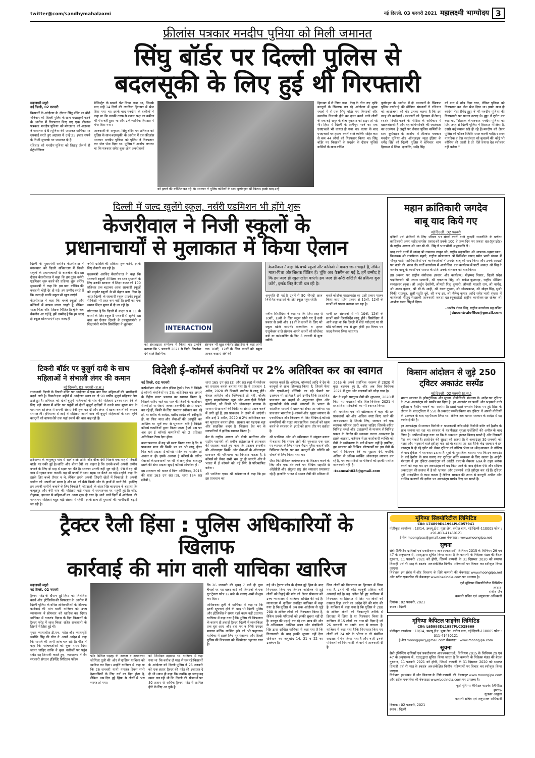twitter@com/sandhymahalaxmi नई दिल्ली, 03 फरवरी 2021 महालक्ष्मी भाग्योदय 3
फ्रीलांस पत्रकार मनदीप पुनिया को मिली जमानत
सिंघु बॉर्डर पर दिल्ली पुलिस से
बदलसूकी के लिए हुई थी गिरफ्तारी
महालक्ष्मी ब्यूरो
नई दिल्ली, 02 फरवरी
किसानों के आंदोलन के दौरान सिंघु बॉर्डर पर बीते शनिवार को दिल्ली पुलिस के साथ बदसलूकी करने के आरोप में गिरफ्तार किए गए एक फ्रीलांस पत्रकार मनदीप पुनिया को मंगलवार को अदालत ने जमानत दे दी। पुनिया की जमानत याचिका पर सुनवाई करते हुए अदालत ने उन्हें 25 हजार रुपये के निजी मुचलके पर जमानत दी है।
रविवार को मनदीप पुनिया को तिहाड़ जेल में ही मेट्रोपॉलिटन
मैजिस्ट्रेट के सामने पेश किया गया था, जिसके बाद उन्हें 14 दिनों की न्यायिक हिरासत में भेज दिया गया था। इसके बाद मनदीप के वकीलों ने कहा था कि उनकी तरफ से बचाव पक्ष का वकील भी पेश नहीं हुआ था और उन्हें न्यायिक हिरासत में भेज दिया गया।
जानकारी के अनुसार, सिंघु बॉर्डर पर शनिवार को पुलिस के साथ बदसलूकी के आरोप में एक फ्रीलांस पत्रकार मनदीप पुनिया को पुलिस ने गिरफ्तार कर जेल भेज दिया था। पुलिस ने आरोप लगाया था कि पत्रकार समेत कुछ लोग अवरोधकों
को हटाने की कोशिश कर रहे थे। पत्रकार ने पुलिस कर्मियों के साथ दुर्व्यवहार भी किया। इसके बाद उन्हें
हिरासत में ले लिया गया। केन्द्र के तीन नए कृषि कानूनों के खिलाफ चल रहे आंदोलन में मुख्य स्थलों में से एक सिंघु बॉर्डर पर किसानों और स्थानीय निवासी होने का दावा करने वाले लोगों के एक बड़े समूह के बीच शुक्रवार को झड़प हो गई थी। हिंसा में दिल्ली के अलीपुर थाने का एक एसएचओ भी घायल हो गया था। घटना के बाद एसएचओ पर हमला करने वाले व्यक्ति सहित कम से कम 44 लोगों को गिरफ्तार किया था। सिंघु बॉर्डर पर किसानों के प्रदर्शन के दौरान पुलिस कर्मियों के साथ कथित
दुर्व्यवहार के आरोप में दो पत्रकारों के खिलाफ पुलिस कार्रवाई की मीडिया संस्थानों ने रविवार को आलोचना की थी। उनका कहना है कि इस तरह की कार्रवाई (पत्रकारों को हिरासत में लेना) स्वतंत्र रिपोर्ट करने के मीडिया के अधिकार में दखलअंदाजी है और यह अभिव्यक्ति की स्वतंत्रता का उल्लंघन है। ड्यूटी पर तैनात पुलिस कर्मियों के साथ दुर्व्यवहार के आरोप में फ्रीलांस पत्रकार मनदीप पुनिया और ऑनलाइन न्यूज इंडिया के धर्मेंद्र सिंह को दिल्ली पुलिस ने शनिवार शाम हिरासत में लिया। हालांकि, धर्मेंद्र सिंह
को बाद में छोड़ दिया गया, लेकिन पुनिया को गिरफ्तार कर जेल भेज दिया था। इसके साथ ही कांग्रेस नेता दीपेंद्र हुड्डा ने भी मनदीप पुनिया की गिरफ्तारी पर सवाल उठाए थे। हुड्डा ने ट्वीट कर कहा था, "रोहतक के पत्रकार मनदीप पुनिया को जिस तरह से दिल्ली पुलिस ने हिरासत में लिया है, उससे कई सवाल खड़े हो रहे हैं। मनदीप को लेकर पुलिस को फौरन स्थिति स्पष्ट करनी चाहिए। अगर नागरिक व प्रेस स्वतंत्रता को कुचलने की कोई भी कोशिश की जाती है तो ऐसे प्रयास देश स्वीकार नहीं करेगा।"
दिल्ली में जल्द खुलेंगे स्कूल, नर्सरी एडमिशन भी होंगे शुरू
केजरीवाल ने निजी स्कूलों के
प्रधानाचार्यों से मुलाकात में किया ऐलान
दिल्ली के मुख्यमंत्री अरविंद केजरीवाल ने मंगलवार को दिल्ली सचिवालय में निजी स्कूलों के प्रधानाचार्यों से बातचीत की। इस दौरान केजरीवाल ने कहा कि हम तुरंत नर्सरी एडमिशन शुरू करने की प्रक्रिया शुरू करेंगे। मुख्यमंत्री ने कहा कि इस बार कोविड की वजह से थोड़ी देर हो गई। हम उम्मीद करते हैं कि जल्द ही बाकी स्कूल भी खुल जाएंगे।
केजरीवाल ने कहा कि बच्चे स्कूलों और कॉलेजों में वापस जाना चाहते हैं, लेकिन माता-पिता और शिक्षक चिंतित हैं। चूंकि अब वैक्सीन आ गई है, हमें उम्मीद है कि हम जल्द ही स्कूल खोल पाएंगे। हम जल्द ही
नर्सरी दाखिले की प्रक्रिया शुरू करेंगे, इसके लिए तैयारी चल रही है।
मुख्यमंत्री अरविंद केजरीवाल ने कहा कि सरकारी स्कूलों में शिक्षा का स्तर सुधारने के लिए उनकी सरकार ने शिक्षा बजट को 100 प्रतिशत तक बढ़ाकर आज सरकारी स्कूलों को प्राइवेट स्कूलों से भी बेहतर बना दिया है। आज दिल्ली के सरकारी स्कूल प्राइवेट स्कूलों से किसी भी तरह कम नहीं हैं। सभी को एक समान शिक्षा मुफ्त में दी जा रही है।
गौरतलब है कि दिल्ली में कक्षा 9 व 11 के छात्रों के लिए स्कूल 5 फरवरी से खुलेंगे। इस बात का ऐलान दिल्ली के उपमुख्यमंत्री व शिक्षामंत्री मनीष सिसोदिया ने शुक्रवार
INTERACTION
को संवाददाता सम्मेलन में किया था। उन्होंने बताया कि 5 फरवरी 2021 से डिग्री, डिप्लोमा देने वाले शैक्षणिक
संस्थान भी खुल सकेंगे। सिसोदिया ने कहा अभी तक 10वीं, 12वीं के जिन छात्रों को स्कूल जाकर कक्षाएं लेने की
केजरीवाल ने कहा कि बच्चे स्कूलों और कॉलेजों में वापस जाना चाहते हैं, लेकिन माता-पिता और शिक्षक चिंतित हैं। चूंकि अब वैक्सीन आ गई है, हमें उम्मीद है कि हम जल्द ही स्कूल खोल पाएंगे। हम जल्द ही नर्सरी दाखिले की प्रक्रिया शुरू करेंगे, इसके लिए तैयारी चल रही है।
अनुमति दी गई है उनमें से 80 फीसदी छात्र नियमित कक्षाओं के लिए स्कूल पहुंच रहे हैं।
बशर्ते कोरोना गाइडलाइंस का उसी प्रकार पालन किया जाए जिस प्रकार से 10वीं, 12वीं के छात्रों को पालन कराया जा रहा है।
मनीष सिसोदिया ने कहा था कि जिस तरह से 10वीं, 12वीं के लिए स्कूल खोले गए हैं उसी प्रकार से 9वीं और 11वीं के छात्रों के लिए भी स्कूल खोले जाएंगे। माध्यमिक व हायर एजुकेशन वाले संस्थान अपने छात्रों को प्रोजेक्ट वर्क या कांउसलिंग के लिए 5 फरवरी से बुला सकेंगे।
यानी इन संस्थानों में भी 10वीं, 12वीं के छात्रों वाले दिशानिर्देश लागू होंगे। सिसोदिया ने आगे कहा था कि दिल्ली में बोर्ड परीक्षाएं या प्री बोर्ड परीक्षाएं कब से शुरू होंगी इस विषय पर जल्द फैसला लिया जाएगा।
महान क्रांतिकारी जगदेव
बाबू याद किये गए
नई दिल्ली, 02 फरवरी
दलितों एवं शोषितों के लिए जीवन भर संघर्ष करने वाले दूरदर्शी राजनीति के प्रणेता क्रांतिकारी अमर शहीद जगदेव प्रसाद को उनके 100 वे जन्म दिन पर जनता दल (यूनाइटेड) के राष्ट्रीय अध्यक्ष श्री आर.सी.पी. सिंह ने भावभीनी श्रद्धांजलि दी।
याद करने वालों में सांसद श्री रामनाथ ठाकुर जी, राष्ट्रीय महासचिव श्री आफाक अहमद खान, विधायक श्री रामसेवक महतो, राष्ट्रीय कोषाध्यक्ष श्री मिथिलेश प्रसाद समेत भारी संख्या में मौजूद पार्टी पदाधिकारियों एवं कार्यकर्ताओं ने जगदेव बाबू को याद किया और उनके आदर्शों पर चलने की शपथ ली। पार्टी कार्यालय में आयोजित एक कार्यक्रम में पार्टी अध्यक्ष श्री सिंह ने जगदेव बाबू के कार्यों एवं समाज के प्रति उनके योगदान को याद किया।
इस अवसर पर राष्ट्रीय संयोजक (प्रचार और कार्यक्रम) मोहम्मद निसार, दिल्ली प्रदेश पदाधिकारी श्री श्याम सत्यार्थी, श्री एकनाथ सिंह, श्री राकेश कुशवाहा, राष्ट्रीय मीडिया सलाहकार (युवा) श्री अर्जुन देशप्रेमी, श्रीमती रिंकू कुमारी, श्रीमती मालती राय, श्री नागेंद्र, श्री अजय कुमार, श्री बी.के. शाही, श्री रंजन कुमार, श्री ओमप्रकाश, श्री सोहन सिंह, सुश्री पिंकी राजपूत, सुश्री स्तुति दुबे, श्री नन्द झा, श्री शैलेन्द्र कुमार आदि समेत भारी संख्या में कार्यकर्ता मौजूद थे इसकी जानकारी जनता दल (यूनाइटेड) राष्ट्रीय कार्यालय सह सचिव श्री आशीष रंजन सिंह ने दिया।
-आशीष रंजन सिंह, राष्ट्रीय कार्यालय सह सचिव
jducentraloffice@gmail.com
टिकरी बॉर्डर पर बुजुर्ग दादी के साथ महिलाओं ने संभाली लंगर की कमान
नई दिल्ली, 02 फरवरी (ह.स.)
राजधानी दिल्ली के टिकरी बॉर्डर पर आंदोलन में एक बार फिर महिलाओं की भागीदारी बढ़ने लगी है। पिछले एक महीने में आंदोलन स्थल पर दो 90 वर्षीय बुजुर्ग महिलाएं डेरा डाले हुए हैं। शनिवार को दोनों बुजुर्ग महिलाओं के गांव की महिलाएं उनका साथ देने के लिए बड़ी संख्या में बॉर्डर पर पहुंचीं तो दोनों बुजुर्ग दादियों ने उनके साथ मुख्य मंच के पास चल रहे लंगर में अपनी सेवाएं देनी शुरू कर दीं और लंगर में खाना बनाने की कमान संभाल ली। हरियाणा से आई ये महिलाएं अपने गांव की बुजुर्ग महिलाओं के साथ कृषि कानूनों को वापस लेने तक यहां रुकने की बात कह रही हैं।
हरियाणा के कथूलपुर गांव में रहने वाली शांति और बीना देवी पिछले एक माह से टिकरी बॉर्डर पर रुकी हुई है। शांति और बीना देवी का कहना है कि उनके बच्चे अपनी जमीन बचाने के लिए दो माह से सड़क पर बैठे हैं। सरकार उनकी नहीं सुन रही है, ऐसे में वह भी गांव में रहकर क्या करतीं। वह भी बच्चों के साथ सड़क पर बैठने आ गई। उन्होंने कहा कि इसके लिए बच्चे तैयार न थे, लेकिन हमने अपनी जिंदगी खेतों में निकाली है। अपनी जमीन को अपनी मां माना है और मां को कैसे किसी और के हाथों में जाने देंगे। इसलिए हम अपनी जमीनें बचाने के लिए निकले हैं। जेएसओ के अंतर सिंह कादयान ने बताया कि कथूलपुर और बेरी गांव की महिलाएं बड़ी संख्या में धरनास्थल पर पहुंची हुई हैं। जींद, रोहतक, झज्जर से महिलाओं का आना शुरू हो गया है। आने वाले दिनों में आंदोलन की जगह पर महिलाएं बहुत बड़ी संख्या में रहेंगी। इसके साथ ही युवाओं की भागीदारी बढ़ाई जा रही है।
विदेशी ई-कॉमर्स कंपनियों पर 2% अतिरिक्त कर का स्वागत
नई दिल्ली, 02 फरवरी
कन्फेडरेशन ऑफ ऑल इंडिया ट्रेडर्स (कैट) ने विदेशी ई-कॉमर्स कंपनियों पर 2% अतिरिक्त कर लगाने के केंद्रीय बजट प्रस्ताव का स्वागत किया है, जिसके जरिए चाहे वह माल की बिक्री के कारोबार में लगे हों या सेवाएं अथवा तकनीकी सेवाएं प्रदान कर रहे हों, बिक्री के लिए प्रस्ताव स्वीकार कर रहे हों, या खरीद के आदेश, खरीद आदेश की स्वीकृति हो, या फिर माल और सेवाओं की आपूर्ति का आंशिक या पूर्ण रूप से भुगतान यदि ई विदेशी कॉमर्स कम्पनियों द्वारा किया जाता है तो उस पर अब इन ई कॉमर्स कम्पनियों को 2 प्रतिशत अतिरिक्त टैक्स देना होगा।
बजट प्रस्ताव में यह भी स्पष्ट किया गया है कि ये प्रावधान माल की बिक्री पर पर भी लागू होगा फिर चाहे प्रदाता ई-कॉमर्स पोर्टल का मालिक हो अथवा न हो। इसके अलावा ई कॉमर्स के जरिए सेवाओं के प्रावधानों पर भी ये लागू होगा बावजूद इसके की सेवा प्रदाता खुद ई कॉमर्स ऑपरेटर हो।
इस प्रावधान को बजट में वित्त अधिनियम, 2016 की धारा 163 उप खंड (3), धारा 164 खंड (सीबी),
धारा 165 उप खंड (3) और खंड (ख) में संशोधन का प्रस्ताव करके बनाया गया है। ये प्रावधान 1 अप्रैल, 2020 की पिछली तारीख से लागू होंगे। केवल अमेजॅन और फ्लिपकार्ट ही नहीं, बल्कि गूगल, माइक्रोसॉफ्ट, जूम और अन्य ऐसी विदेशी कंपनियां, जो किसी भी ऑनलाइन माध्यम के माध्यम से सामानों की बिक्री या सेवाएं प्रदान करने में लगी हुई हैं, इस प्रावधान के दायरे में आएंगी। और उन्हें 1 अप्रैल, 2020 से 2% अतिरिक्त कर का भुगतान करना होगा। सरकार का यह एक बड़ा और साहसिक कदम है, जिसका देश भर के व्यापारियों ने हार्दिक स्वागत किया है।
कैट के राष्ट्रीय अध्यक्ष श्री बीसी भरतिया और राष्ट्रीय महामंत्री श्री प्रवीन खंडेलवाल ने इस कदम की सराहना करते हुए कहा कि प्रस्ताव स्थानीय की ऑनलाइन बिक्री और सेवाओं के ऑनलाइन प्रावधान की परिभाषा का विस्तार करता है, ई कॉमर्स को लेकर सभी भ्रम दूर हो जाएंगे और ये भारत में ई कॉमर्स को नई सिरे से परिभाषित करेगा।
श्री भरतिया एवम श्री खंडेलवाल ने कहा कि हम इस प्रावधान का
स्वागत करते हैं। अमेजन, वॉलमार्ट आदि ने देश के कानूनों के साथ खिलवाड़ किया है, जिसमें फेमा और एफडीआई पॉलिसी का बड़े पैमाने पर उल्लंघन भी शामिल है, हमें उम्मीद है कि प्रस्तावित प्रावधान का कड़ाई से अनुपालन होगा और यूएसबीसी जैसे लॉबी संगठनों के भारत के आंतरिक मामलों में दखल को रोका जा सकेगा। यह प्रावधान भारतीय ई-कॉमर्स और खुदरा व्यापार के एकाधिकार और नियंत्रण के लिए वैश्विक ई-कॉमर्स कम्पनियों की गलत व्यावसायिक प्रथाओं को खत्म करने के सरकार के इरादे को साफ तौर पर दर्शाता है।
श्री भरतिया और श्री खंडेलवाल ने संयुक्त बयान में बताया कि समान लेवी की शुरुआत एक स्तर पर व्यापार के लिए समान मैदान मुहैया कराने और डिजिटल लेनदेन पर कर कानूनों की परिधि को रोकने के लिए किया गया था।
जैसा कि डिजिटल अर्थव्यवस्था के विस्तार करने के लिए और एक तंत्र लाने पर वैश्विक सहमति से ओईसीडी और संयुक्त राष्ट्र संघ लगातार प्रयासरत रहे हैं। हालांकि भारत में समान लेवी की प्रक्रिया में
2016 के अपने प्रारंभिक स्वरूप से 2020 में कुछ बदलाव हुए है, और अब वित्त विधेयक 2021 में कुछ और बदलावों को जोड़ा गया है।
कैट ने पहले समतुल्य लेवी की शुरुआत, 2020 में किए गए बदलावों और वित्त विधेयक 2021 में प्रस्तावित परिवर्तनों का भी स्वागत किया।
श्री भरतिया एवं श्री खंडेलवाल ने कहा की इन प्रावधानों को और अधिक स्पष्ट किए जाने की आवश्यकता है जिसके लिए, सरकार को एक व्यापक परिपत्र जारी करना चाहिए जिसके करिए विभिन्न शब्दों और उदाहरणों के माध्यम से विभिन्न प्रकार के लेनदेन की व्याख्या करना आवश्यक है। इसके अलावा, वर्तमान में हर कारोबारी व्यक्ति को लेवी के समीकरण के बारे में पता नहीं है। इसलिए, हम सरकार को विभिन्न प्लेटफार्मों पर इस लेवी के बारे में विज्ञापन देने का सुझाव देंगे, क्योंकि अधिक से अधिक व्यक्ति ऑनलाइन व्यापार कर रहे हैं, पर व्यापारियों या पेशेवरों को इसकी पर्याप्त जानकारी नहीं है।
-teamcait028@gmail.com
किसान आंदोलन से जुड़े 250 ट्विटर अकाउंट सस्पेंड
नई दिल्ली, 02 फरवरी (ह.स.)
भारत सरकार के इलेक्ट्रॉनिक और सूचना प्रौद्योगिकी मंत्रालय के आदेश पर ट्विटर ने 250 अकाउंट्स को सस्पेंड कर दिया है। इन अकाउंट पर फर्जी और भड़काने वाले ट्वीट्स व हैशटैग चलाने का आरोप है। इससे पहले गणतंत्र दिवस पर हुई हिंसा के दौरान के बाद ट्विटर ने 550 से अकाउंट सस्पेंड किया था। ट्विटर ने अपनी नीतियों के उल्लंघन के बाद यह फैसला लिया था। लेकिन अब भारत सरकार के आदेश में यह कार्रवाई की है।
इन अकाउंट्स से सरकार विरोधी व प्रधानमंत्री नरेंद्र मोदी विरोधी कंटेंट को हैशटैग के साथ चलाया जा रहा था। सरकार ने यह फैसला सुरक्षा एजेंसियों की अपील के बाद लिया है। अपील में कहा गया था कि ये अकाउंट हालात बिगाड़ सकते हैं और दिक्कतें पैदा कर सकते हैं। इससे देश की सुरक्षा को खतरा है। ये अकाउंट्स 30 जनवरी को गलत और भड़काने वाले ट्वीट्स कर रहे थे। बताया जा रहा है कि केंद्र सरकार ने इन कांउट्स से हो रहे ट्वीट को लेकर ट्विटर को नोटिस भेजा था। केंद्र सरकार के नोटिस के बाद ट्विटर ने यह कदम उठाया है। सूत्रों के मुताबिक बताया गया कि इन अकाउंट के कई हैशटैग के साथ चलाए गए ट्वीट्स शांति व्यवस्था के लिए खतरा है। आईटी मंत्रालय ने इन ट्विटर अकाउंट्स को आईटी एक्ट के सेक्शन 69A के तहत ब्लॉक करने को कहा था। इन अकाउंट्स को बंद किए जाने के बाद ट्विटर ऐसे और संदिग्ध अकाउंट्स की तलाश में है जो भ्रामक और उकसाने वाले ट्वीट्स कर रहे हैं। ट्विटर पूरी पारदर्शिता से काम करता है लेकिन सरकार की तरफ से कानूनी अपील और वाजिब कारणों की दलील पर अकाउंट्स सस्पेंड किए जा सकते हैं।
ट्रैक्टर रैली हिंसा : पुलिस अधिकारियों के खिलाफ
कार्रवाई की मांग वाली याचिका खारिज
महालक्ष्मी ब्यूरो
नई दिल्ली, 02 फरवरी
ट्रैक्टर परेड के दौरान हुई हिंसा को नियंत्रित करने और इंटेलिजेंस की विफलता के आरोप में दिल्ली पुलिस के वरिष्ठ अधिकारियों के खिलाफ कार्रवाई की मांग वाली याचिका को उच्च न्यायालय ने सोमवार को खारिज कर दिया। याचिका में गणतंत्र दिवस के दिन किसानों के ट्रैक्टर परेड में लाल किला सहित राजधानी के हिस्सों में हिंसा हुई थी।
मुख्य न्यायाधीश डी.एन. पटेल और न्यायमूर्ति ज्योति सिंह की पीठ ने अपने आदेश में कहा कि मामले की अभी जांच चल रही है। पीठ ने कहा कि जांचकर्ताओं को कुछ समय दिया जाना चाहिए ताकि वे कुछ नतीजों पर पहुंच सकें। यह टिप्पणी करते हुए, न्यायालय ने गैर सरकारी संगठन इंडिपेंडेंट सिटिजन फॉरम
फॉर सिविल राइट्स के अध्यक्ष व अधवक्ता जोगिंदर तुली की ओर से दाखिल याचिका को खारिज कर दिया। उन्होंने याचिका में कहा था कि 26 जनवरी यानी गणतंत्र दिवस सभी देशवासियों के लिए गर्व का दिन होता है, लेकिन उस दिन हुई हिंसा से लोगों में भय व्याप्त हो गया।
को जिम्मेदार ठहराया था। याचिका में कहा गया था कि करीब दो माह से चल रहे किसानों के आंदोलन को दिल्ली पुलिस ने 25 जनवरी को एक हजार ट्रैक्टर की परेड की इजाजत दे दी थी। साथ ही कहा कि जबकि हर जगह यह खबर चल रही थी कि दिल्ली की सीमाओं पर 50 हजार से अधिक ट्रैक्टर परेड में शामिल होने के लिए आ चुके हैं।
कि 26 जनवरी की सुबह 7 बजे ही कुछ चैनलों पर यह खबर आई की किसानों के एक गुट ट्रैक्टर परेड 12 बजे के बजाए अभी से शुरू कर दिया।
अधिवक्ता तुली ने याचिका में कहा था कि इतनी सूचनाएं होने के बाद भी दिल्ली पुलिस और इंटेलिजेंस ने समय रहते कदम नहीं उठाया। याचिका में कहा गया है कि पुलिस की विफलता के कारण ही हजारों ट्रैक्टर दिल्ली में लाल किला तक घुस आए और वहां पर न सिर्फ उपद्रव मचाया बल्कि धार्मिक झंडे को भी फहराया। याचिका में इसके लिए गृह मंत्रालय और दिल्ली पुलिस की विफलता को जिम्मेदार ठहराया गया है।
गई थी। ट्रैक्टर परेड के दौरान हुई हिंसा के बाद गिरफ्तार किए गए किसान आंदोलन से जुड़े लोगों को रिहाई की मांग को लेकर सोमवार को उच्च न्यायालय में याचिका दाखिल की गई है। न्यायालय में दाखिल जनहित याचिका में कहा गया है कि पुलिस ने अब तक आंदोलन से जुड़े 200 से अधिक लोगों को गिरफ्तार किया है, लेकिन उनके परिजनों को इसकी सूचना नहीं दी है। कानून की पढ़ाई कर रहे एक छात्र की ओर से अधिवक्ता आशिमा मंडल और मंदाकिनी सिंह द्वारा दाखिल याचिका में कहा गया है कि गिरफ्तारी के बाद इसकी सूचना नहीं देना संविधान का अनुच्छेद 14, 21 व 22 का उल्लंघन है।
जिन लोगों को गिरफ्तार या हिरासत में लिया गया है, उनमें भी कोई कानूनी प्रक्रिया नहीं अपनाई गई है। यह दलील देते हुए याचिका में गिरफ्तार या हिरासत में लिए गए लोगों को तत्काल रिहा करने का आदेश देने की मांग की है। याचिका में कहा गया है कि पुलिस ने 200 से अधिक लोगों को गैरकानूनी तरीके से हिरासत में लिया है या गिरफ्तार किया है। याचिका में 15 लोगों का नाम भी दिया है जो 26 जनवरी या उसके बाद से लापता हैं। याचिका में कहा गया है कि गिरफ्तार किए गए लोगों को 24 घंटे के भीतर न तो संबंधित अदालत में पेश किया गया है और न ही उनके परिजनों को गिरफ्तारी के बारे में जानकारी दी है।
मूंगिप्पा सिक्योरिटीज लिमिटिड
CIN: L74899DL1994PLC057941
पंजीकृत कार्यालय : 18/14, डब्ल्यू.ई.ए. पूसा लेन, करोल बाग, नई दिल्ली-110005 फोन : +91-011-41450121
ई-मेल moongipas@gmail.com वेबसाइट : www.moongipa.net
सूचना
सेबी (लिस्टिंग दायित्वों एवं प्रकटीकरण आवश्यकताओं) विनियम 2015 के विनियम 29 एवं 47 के अनुपालन में, एतद् द्वारा सूचित किया जाता है कि कम्पनी के निदेशक मंडल की बैठक गुरुवार, 11 फरवरी 2021 को होगी, जिसमें कम्पनी के 31 दिसम्बर 2020 को समाप्त तिमाही एवं नौ माह के स्वतंत्र अनअंकेक्षित वित्तीय परिणामों पर विचार कर स्वीकृत किया जाएगा।
निवेशक इस संबंध में और विवरण के लिये कम्पनी की वेबसाइट www.moongipa.net और स्टॉक एक्सचेंज की वेबसाइट www.bseindia.com पर उपलब्ध है।
कृते मूंगिप्पा सिक्योरिटीज लिमिटिड
हस्ता/-
संजीव जैन
कम्पनी सचिव एवं अनुपालन अधिकारी
दिनांक : 02 फरवरी, 2021
स्थान : दिल्ली
मूंगिप्पा कैपिटल फाइनेंस लिमिटिड
CIN: L65993DL1987PLC028669
पंजीकृत कार्यालय : 18/14, डब्ल्यू.ई.ए. पूसा लेन, करोल बाग, नई दिल्ली-110005 फोन : 011-41450121
ई-मेल moongipac@gmail.com वेबसाइट : www.moongipa.com
सूचना
सेबी (लिस्टिंग दायित्वों एवं प्रकटीकरण आवश्यकताओं) विनियम 2015 के विनियम 29 एवं 47 के अनुपालन में, एतद् द्वारा सूचित किया जाता है कि कम्पनी के निदेशक मंडल की बैठक गुरुवार, 11 फरवरी 2021 को होगी, जिसमें कम्पनी के 31 दिसम्बर 2020 को समाप्त तिमाही एवं नौ माह के स्वतंत्र अनअंकेक्षित वित्तीय परिणामों पर विचार कर स्वीकृत किया जाएगा।
निवेशक इस संबंध में और विवरण के लिये कम्पनी की वेबसाइट www.moongipa.com और स्टॉक एक्सचेंज की वेबसाइट www.bseindia.com पर उपलब्ध है।
कृते मूंगिप्पा कैपिटल फाइनेंस लिमिटिड
हस्ता/-
गुलशन आहूजा
कम्पनी सचिव एवं अनुपालन अधिकारी
दिनांक : 02 फरवरी, 2021
स्थान : दिल्ली